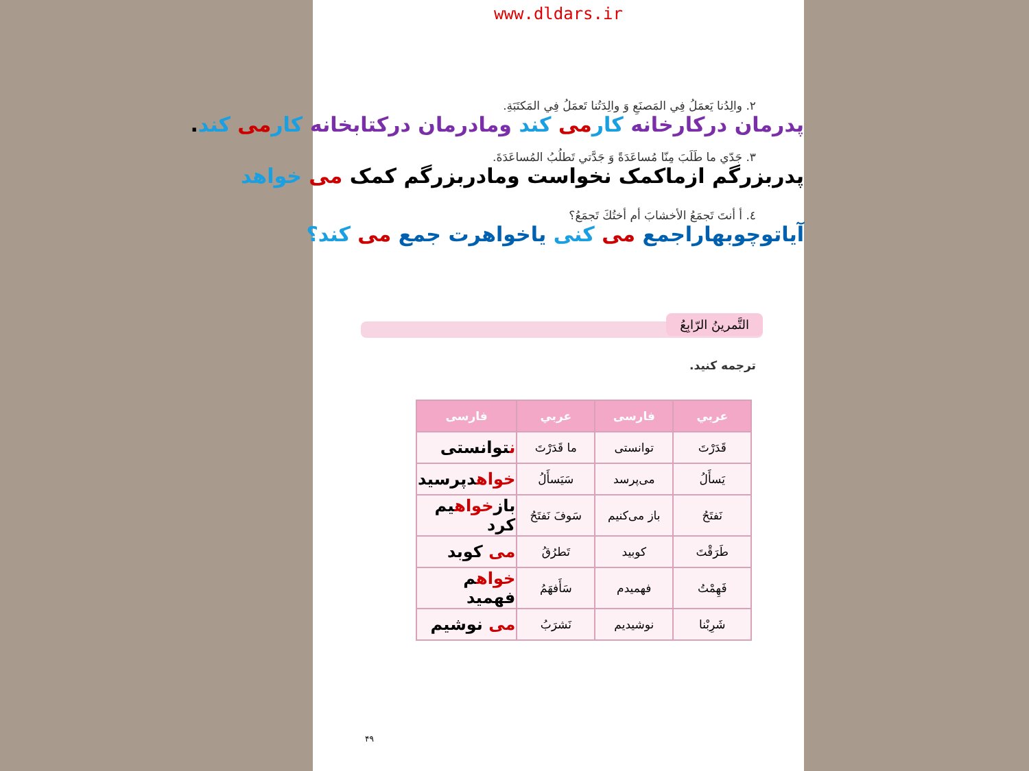www.dldars.ir
٢. والِدُنا يَعمَلُ فِي المَصنَعِ وَ والِدَتُنا تَعمَلُ فِي المَكتَبَةِ.
پدرمان درکارخانه کار می کند ومادرمان درکتابخانه کار می کند.
٣. جَدّي ما طَلَبَ مِنّا مُساعَدَةً وَ جَدَّتي تَطلُبُ المُساعَدَةَ.
پدربزرگم ازماکمک نخواست ومادربزرگم کمک می خواهد
٤. أ أنتَ تَجمَعُ الأخشابَ أم أختُكَ تَجمَعُ؟
آیاتوچوبهاراجمع می کنی یاخواهرت جمع می کند؟
التَّمرينُ الرّابِعُ
ترجمه کنید.
| عربي | فارسی | عربي | فارسی |
| --- | --- | --- | --- |
| قَدَرْتَ | توانستی | ما قَدَرْتَ | ن توانستی |
| يَسأَلُ | می‌پرسد | سَيَسأَلُ | خواه دپرسید |
| نَفتَحُ | باز می‌کنیم | سَوفَ نَفتَحُ | باز خواه یم کرد |
| طَرَقْتَ | کوبید | تَطرُقُ | می کوبد |
| فَهِمْتُ | فهمیدم | سَأَفهَمُ | خواه م فهمید |
| شَرِبْنا | نوشیدیم | نَشرَبُ | می نوشیم |
۴۹